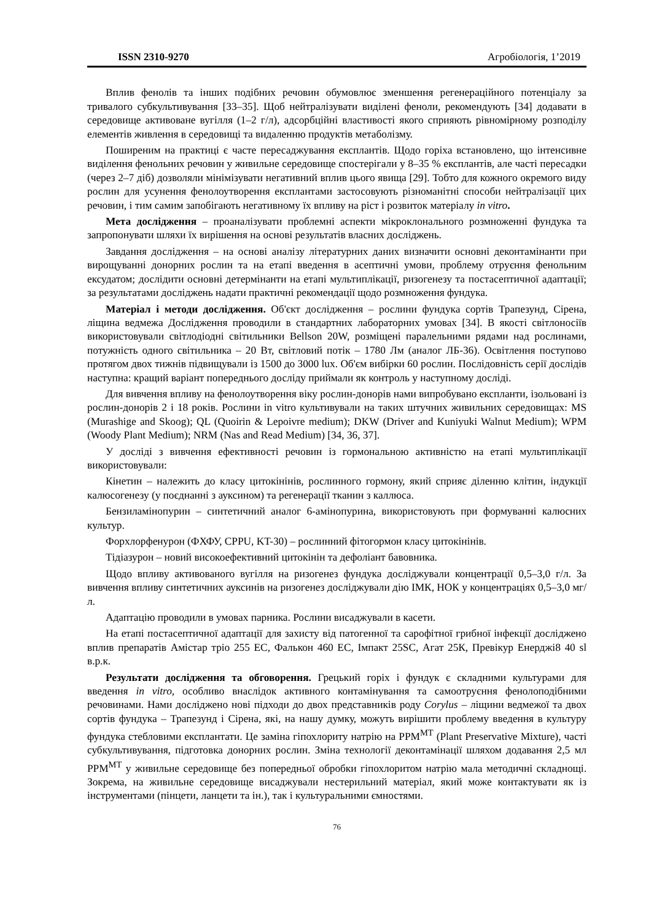ISSN 2310-9270 Агробіологія, 1’2019
Вплив фенолів та інших подібних речовин обумовлює зменшення регенераційного потенціалу за тривалого субкультивування [33–35]. Щоб нейтралізувати виділені феноли, рекомендують [34] додавати в середовище активоване вугілля (1–2 г/л), адсорбційні властивості якого сприяють рівномірному розподілу елементів живлення в середовищі та видаленню продуктів метаболізму.
Поширеним на практиці є часте пересаджування експлантів. Щодо горіха встановлено, що інтенсивне виділення фенольних речовин у живильне середовище спостерігали у 8–35 % експлантів, але часті пересадки (через 2–7 діб) дозволяли мінімізувати негативний вплив цього явища [29]. Тобто для кожного окремого виду рослин для усунення фенолоутворення експлантами застосовують різноманітні способи нейтралізації цих речовин, і тим самим запобігають негативному їх впливу на ріст і розвиток матеріалу in vitro.
Мета дослідження – проаналізувати проблемні аспекти мікроклонального розмноженні фундука та запропонувати шляхи їх вирішення на основі результатів власних досліджень.
Завдання дослідження – на основі аналізу літературних даних визначити основні деконтамінанти при вирощуванні донорних рослин та на етапі введення в асептичні умови, проблему отруєння фенольним ексудатом; дослідити основні детермінанти на етапі мультиплікації, ризогенезу та постасептичної адаптації; за результатами досліджень надати практичні рекомендації щодо розмноження фундука.
Матеріал і методи дослідження. Об'єкт дослідження – рослини фундука сортів Трапезунд, Сірена, ліщина ведмежа Дослідження проводили в стандартних лабораторних умовах [34]. В якості світлоносіїв використовували світлодіодні світильники Bellson 20W, розміщені паралельними рядами над рослинами, потужність одного світильника – 20 Вт, світловий потік – 1780 Лм (аналог ЛБ-36). Освітлення поступово протягом двох тижнів підвищували із 1500 до 3000 lux. Об'єм вибірки 60 рослин. Послідовність серії дослідів наступна: кращий варіант попереднього досліду приймали як контроль у наступному досліді.
Для вивчення впливу на фенолоутворення віку рослин-донорів нами випробувано експланти, ізольовані із рослин-донорів 2 і 18 років. Рослини in vitro культивували на таких штучних живильних середовищах: MS (Murashige and Skoog); QL (Quoirin & Lepoivre medium); DKW (Driver and Kuniyuki Walnut Medium); WPM (Woody Plant Medium); NRM (Nas and Read Medium) [34, 36, 37].
У досліді з вивчення ефективності речовин із гормональною активністю на етапі мультиплікації використовували:
Кінетин – належить до класу цитокінінів, рослинного гормону, який сприяє діленню клітин, індукції калюсогенезу (у поєднанні з ауксином) та регенерації тканин з каллюса.
Бензиламінопурин – синтетичний аналог 6-амінопурина, використовують при формуванні калюсних культур.
Форхлорфенурон (ФХФУ, CPPU, KT-30) – рослинний фітогормон класу цитокінінів.
Тідіазурон – новий високоефективний цитокінін та дефоліант бавовника.
Щодо впливу активованого вугілля на ризогенез фундука досліджували концентрації 0,5–3,0 г/л. За вивчення впливу синтетичних ауксинів на ризогенез досліджували дію ІМК, НОК у концентраціях 0,5–3,0 мг/л.
Адаптацію проводили в умовах парника. Рослини висаджували в касети.
На етапі постасептичної адаптації для захисту від патогенної та сарофітної грибної інфекції досліджено вплив препаратів Амістар тріо 255 ЕС, Фалькон 460 ЕС, Імпакт 25SC, Агат 25К, Превікур Енерджі8 40 sl в.р.к.
Результати дослідження та обговорення. Грецький горіх і фундук є складними культурами для введення in vitro, особливо внаслідок активного контамінування та самоотруєння фенолоподібними речовинами. Нами досліджено нові підходи до двох представників роду Corylus – ліщини ведмежої та двох сортів фундука – Трапезунд і Сірена, які, на нашу думку, можуть вирішити проблему введення в культуру фундука стебловими експлантати. Це заміна гіпохлориту натрію на PPM<sup>МТ</sup> (Plant Preservative Mixture), часті субкультивування, підготовка донорних рослин. Зміна технології деконтамінації шляхом додавання 2,5 мл PPM<sup>МТ</sup> у живильне середовище без попередньої обробки гіпохлоритом натрію мала методичні складнощі. Зокрема, на живильне середовище висаджували нестерильний матеріал, який може контактувати як із інструментами (пінцети, ланцети та ін.), так і культуральними ємностями.
76